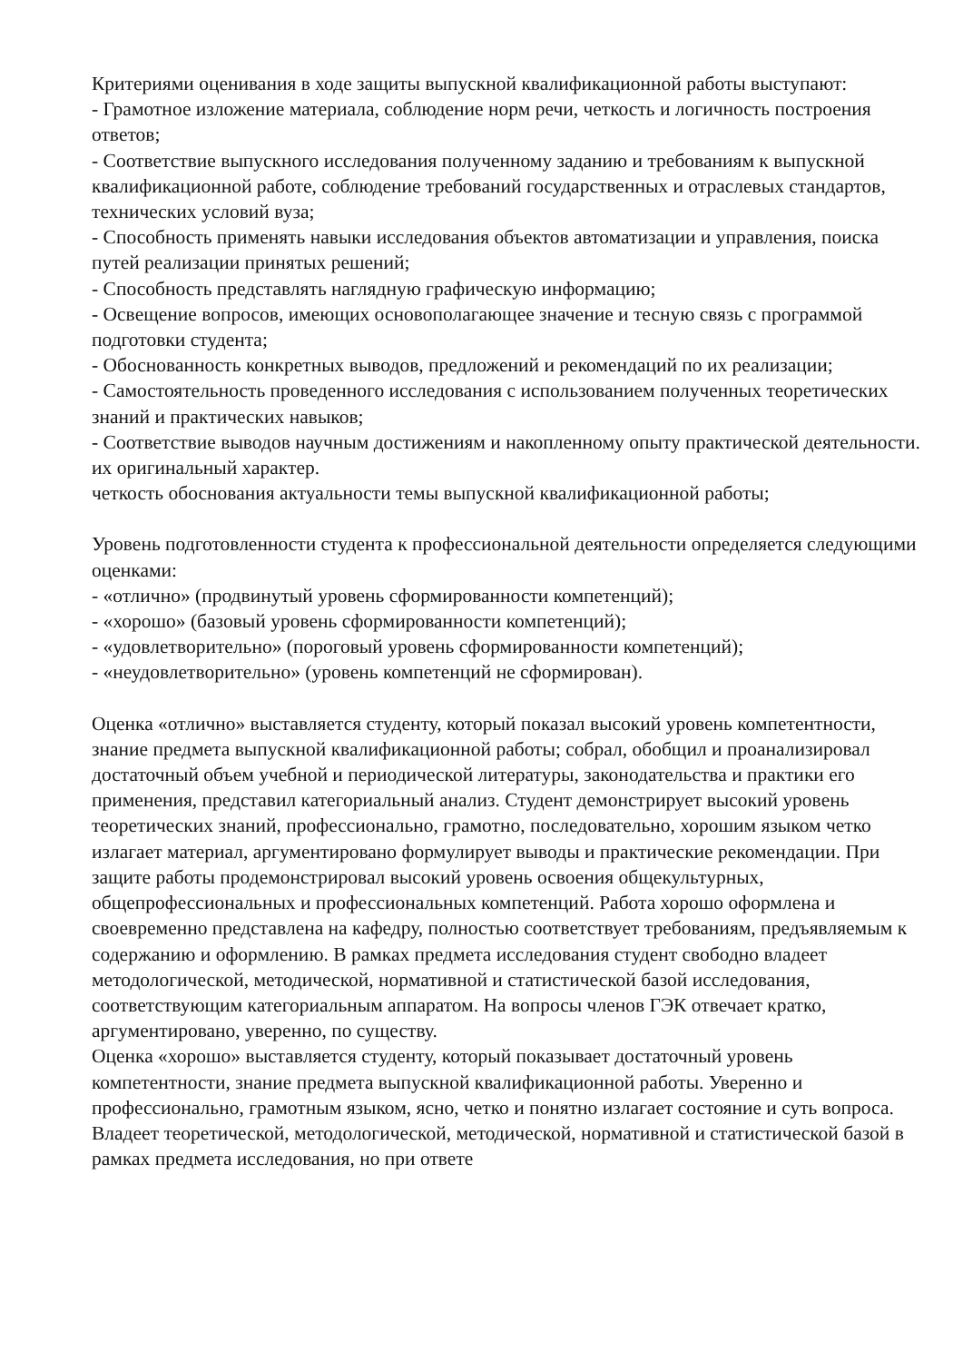Критериями оценивания в ходе защиты выпускной квалификационной работы выступают:
- Грамотное изложение материала, соблюдение норм речи, четкость и логичность построения ответов;
- Соответствие выпускного исследования полученному заданию и требованиям к выпускной квалификационной работе, соблюдение требований государственных и отраслевых стандартов, технических условий вуза;
- Способность применять навыки исследования объектов автоматизации и управления, поиска путей реализации принятых решений;
- Способность представлять наглядную графическую информацию;
- Освещение вопросов, имеющих основополагающее значение и тесную связь с программой подготовки студента;
- Обоснованность конкретных выводов, предложений и рекомендаций по их реализации;
- Самостоятельность проведенного исследования с использованием полученных теоретических знаний и практических навыков;
- Соответствие выводов научным достижениям и накопленному опыту практической деятельности. их оригинальный характер.
четкость обоснования актуальности темы выпускной квалификационной работы;
Уровень подготовленности студента к профессиональной деятельности определяется следующими оценками:
- «отлично» (продвинутый уровень сформированности компетенций);
- «хорошо» (базовый уровень сформированности компетенций);
- «удовлетворительно» (пороговый уровень сформированности компетенций);
- «неудовлетворительно» (уровень компетенций не сформирован).
Оценка «отлично» выставляется студенту, который показал высокий уровень компетентности, знание предмета выпускной квалификационной работы; собрал, обобщил и проанализировал достаточный объем учебной и периодической литературы, законодательства и практики его применения, представил категориальный анализ. Студент демонстрирует высокий уровень теоретических знаний, профессионально, грамотно, последовательно, хорошим языком четко излагает материал, аргументировано формулирует выводы и практические рекомендации. При защите работы продемонстрировал высокий уровень освоения общекультурных, общепрофессиональных и профессиональных компетенций. Работа хорошо оформлена и своевременно представлена на кафедру, полностью соответствует требованиям, предъявляемым к содержанию и оформлению. В рамках предмета исследования студент свободно владеет методологической, методической, нормативной и статистической базой исследования, соответствующим категориальным аппаратом. На вопросы членов ГЭК отвечает кратко, аргументировано, уверенно, по существу.
Оценка «хорошо» выставляется студенту, который показывает достаточный уровень компетентности, знание предмета выпускной квалификационной работы. Уверенно и профессионально, грамотным языком, ясно, четко и понятно излагает состояние и суть вопроса. Владеет теоретической, методологической, методической, нормативной и статистической базой в рамках предмета исследования, но при ответе